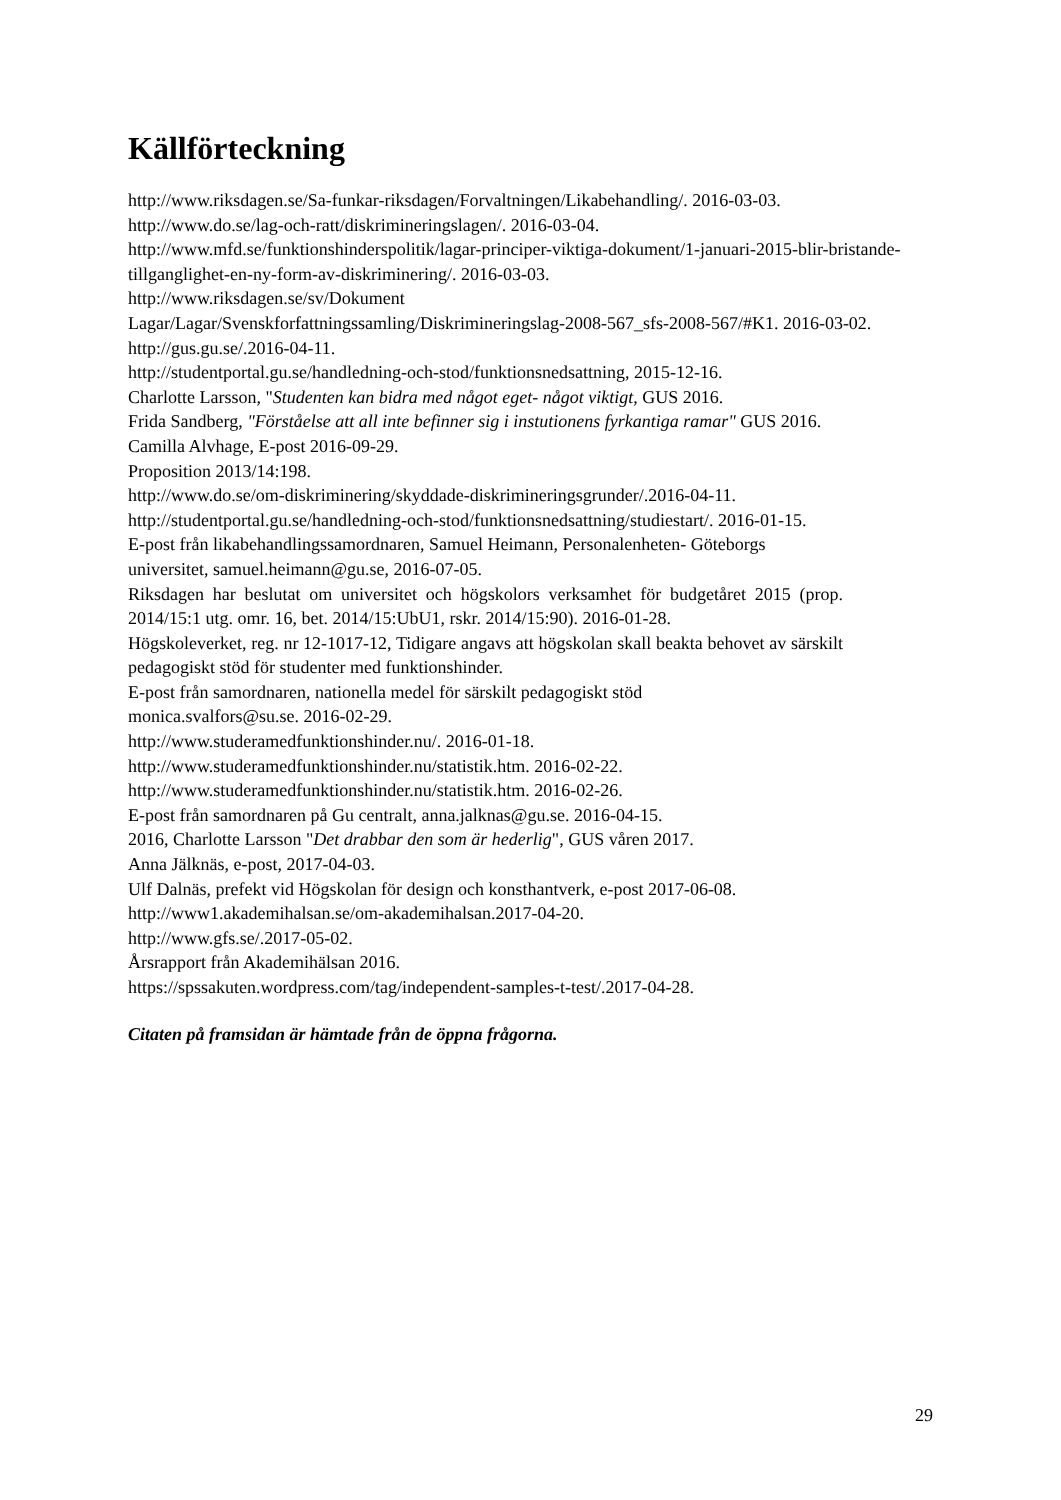Källförteckning
http://www.riksdagen.se/Sa-funkar-riksdagen/Forvaltningen/Likabehandling/. 2016-03-03.
http://www.do.se/lag-och-ratt/diskrimineringslagen/. 2016-03-04.
http://www.mfd.se/funktionshinderspolitik/lagar-principer-viktiga-dokument/1-januari-2015-blir-bristande- tillganglighet-en-ny-form-av-diskriminering/. 2016-03-03.
http://www.riksdagen.se/sv/Dokument
Lagar/Lagar/Svenskforfattningssamling/Diskrimineringslag-2008-567_sfs-2008-567/#K1. 2016-03-02.
http://gus.gu.se/.2016-04-11.
http://studentportal.gu.se/handledning-och-stod/funktionsnedsattning, 2015-12-16.
Charlotte Larsson, "Studenten kan bidra med något eget- något viktigt, GUS 2016.
Frida Sandberg, "Förståelse att all inte befinner sig i instutionens fyrkantiga ramar" GUS 2016.
Camilla Alvhage, E-post 2016-09-29.
Proposition 2013/14:198.
http://www.do.se/om-diskriminering/skyddade-diskrimineringsgrunder/.2016-04-11.
http://studentportal.gu.se/handledning-och-stod/funktionsnedsattning/studiestart/. 2016-01-15.
E-post från likabehandlingssamordnaren, Samuel Heimann, Personalenheten- Göteborgs universitet, samuel.heimann@gu.se, 2016-07-05.
Riksdagen har beslutat om universitet och högskolors verksamhet för budgetåret 2015 (prop. 2014/15:1 utg. omr. 16, bet. 2014/15:UbU1, rskr. 2014/15:90). 2016-01-28.
Högskoleverket, reg. nr 12-1017-12, Tidigare angavs att högskolan skall beakta behovet av särskilt pedagogiskt stöd för studenter med funktionshinder.
E-post från samordnaren, nationella medel för särskilt pedagogiskt stöd
monica.svalfors@su.se. 2016-02-29.
http://www.studeramedfunktionshinder.nu/. 2016-01-18.
http://www.studeramedfunktionshinder.nu/statistik.htm. 2016-02-22.
http://www.studeramedfunktionshinder.nu/statistik.htm. 2016-02-26.
E-post från samordnaren på Gu centralt, anna.jalknas@gu.se. 2016-04-15.
2016, Charlotte Larsson "Det drabbar den som är hederlig", GUS våren 2017.
Anna Jälknäs, e-post, 2017-04-03.
Ulf Dalnäs, prefekt vid Högskolan för design och konsthantverk, e-post 2017-06-08.
http://www1.akademihalsan.se/om-akademihalsan.2017-04-20.
http://www.gfs.se/.2017-05-02.
Årsrapport från Akademihälsan 2016.
https://spssakuten.wordpress.com/tag/independent-samples-t-test/.2017-04-28.
Citaten på framsidan är hämtade från de öppna frågorna.
29